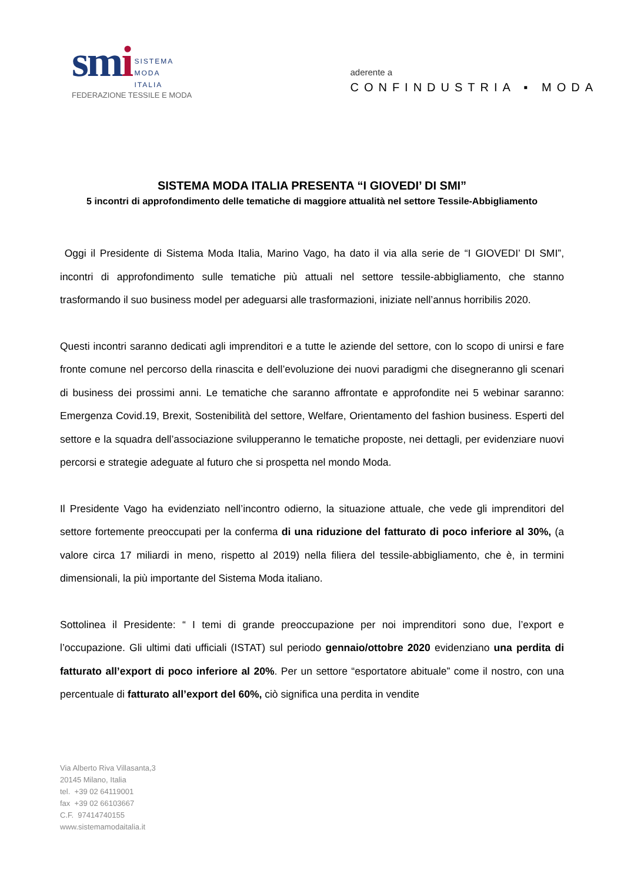smi SISTEMA
MODA
ITALIA
FEDERAZIONE TESSILE E MODA
aderente a
CONFINDUSTRIA ▪ MODA
SISTEMA MODA ITALIA PRESENTA “I GIOVEDI’ DI SMI”
5 incontri di approfondimento delle tematiche di maggiore attualità nel settore Tessile-Abbigliamento
Oggi il Presidente di Sistema Moda Italia, Marino Vago, ha dato il via alla serie de “I GIOVEDI’ DI SMI”, incontri di approfondimento sulle tematiche più attuali nel settore tessile-abbigliamento, che stanno trasformando il suo business model per adeguarsi alle trasformazioni, iniziate nell’annus horribilis 2020.
Questi incontri saranno dedicati agli imprenditori e a tutte le aziende del settore, con lo scopo di unirsi e fare fronte comune nel percorso della rinascita e dell’evoluzione dei nuovi paradigmi che disegneranno gli scenari di business dei prossimi anni. Le tematiche che saranno affrontate e approfondite nei 5 webinar saranno: Emergenza Covid.19, Brexit, Sostenibilità del settore, Welfare, Orientamento del fashion business. Esperti del settore e la squadra dell’associazione svilupperanno le tematiche proposte, nei dettagli, per evidenziare nuovi percorsi e strategie adeguate al futuro che si prospetta nel mondo Moda.
Il Presidente Vago ha evidenziato nell’incontro odierno, la situazione attuale, che vede gli imprenditori del settore fortemente preoccupati per la conferma di una riduzione del fatturato di poco inferiore al 30%, (a valore circa 17 miliardi in meno, rispetto al 2019) nella filiera del tessile-abbigliamento, che è, in termini dimensionali, la più importante del Sistema Moda italiano.
Sottolinea il Presidente: “ I temi di grande preoccupazione per noi imprenditori sono due, l’export e l’occupazione. Gli ultimi dati ufficiali (ISTAT) sul periodo gennaio/ottobre 2020 evidenziano una perdita di fatturato all’export di poco inferiore al 20%. Per un settore “esportatore abituale” come il nostro, con una percentuale di fatturato all’export del 60%, ciò significa una perdita in vendite
Via Alberto Riva Villasanta,3
20145 Milano, Italia
tel. +39 02 64119001
fax +39 02 66103667
C.F. 97414740155
www.sistemamodaitalia.it